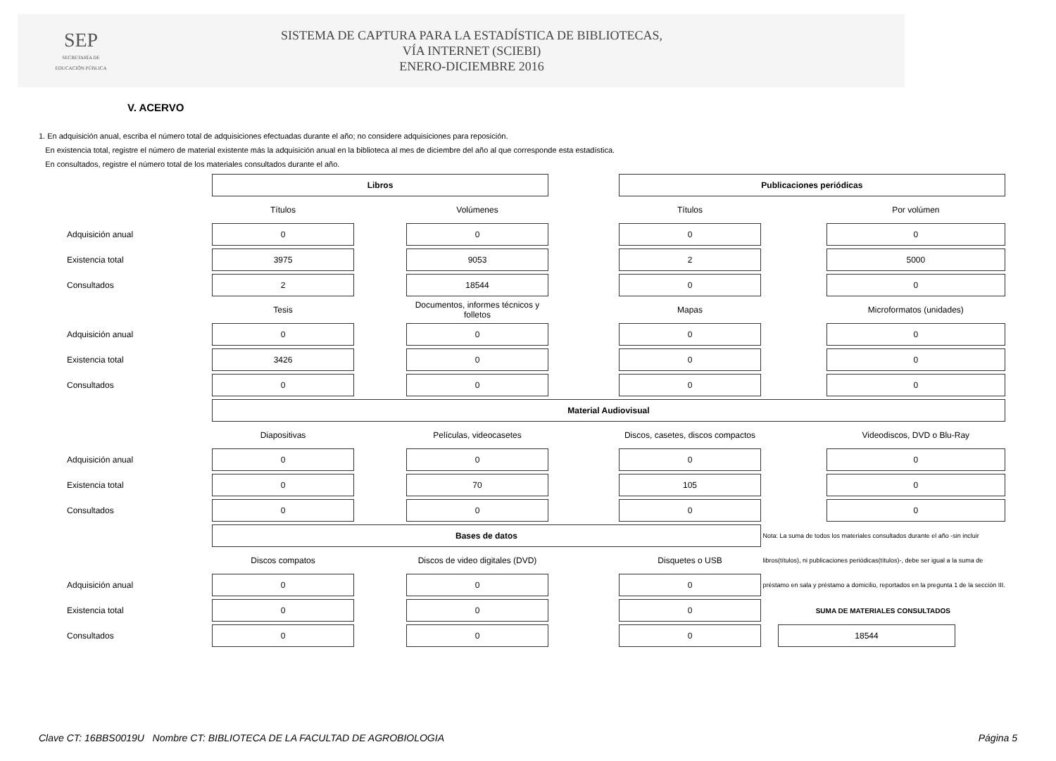SEP
SECRETARÍA DE
EDUCACIÓN PÚBLICA
SISTEMA DE CAPTURA PARA LA ESTADÍSTICA DE BIBLIOTECAS,
VÍA INTERNET (SCIEBI)
ENERO-DICIEMBRE 2016
V. ACERVO
1. En adquisición anual, escriba el número total de adquisiciones efectuadas durante el año; no considere adquisiciones para reposición.
En existencia total, registre el número de material existente más la adquisición anual en la biblioteca al mes de diciembre del año al que corresponde esta estadística.
En consultados, registre el número total de los materiales consultados durante el año.
| | Libros | | | | Publicaciones periódicas | | |
| | Títulos | | Volúmenes | | Títulos | | Por volúmen |
| Adquisición anual | 0 | | 0 | | 0 | | 0 |
| Existencia total | 3975 | | 9053 | | 2 | | 5000 |
| Consultados | 2 | | 18544 | | 0 | | 0 |
| | Tesis | | Documentos, informes técnicos y folletos | | Mapas | | Microformatos (unidades) |
| Adquisición anual | 0 | | 0 | | 0 | | 0 |
| Existencia total | 3426 | | 0 | | 0 | | 0 |
| Consultados | 0 | | 0 | | 0 | | 0 |
| | Material Audiovisual | | | | | | |
| | Diapositivas | | Películas, videocasetes | | Discos, casetes, discos compactos | | Videodiscos, DVD o Blu-Ray |
| Adquisición anual | 0 | | 0 | | 0 | | 0 |
| Existencia total | 0 | | 70 | | 105 | | 0 |
| Consultados | 0 | | 0 | | 0 | | 0 |
| | Bases de datos | | | | | Nota: La suma de todos los materiales consultados durante el año -sin incluir | |
| | Discos compatos | | Discos de video digitales (DVD) | | Disquetes o USB | libros(títulos), ni publicaciones periódicas(títulos)-, debe ser igual a la suma de | |
| Adquisición anual | 0 | | 0 | | 0 | préstamo en sala y préstamo a domicilio, reportados en la pregunta 1 de la sección III. | |
| Existencia total | 0 | | 0 | | 0 | SUMA DE MATERIALES CONSULTADOS | |
| Consultados | 0 | | 0 | | 0 | 18544 | |
Clave CT: 16BBS0019U Nombre CT: BIBLIOTECA DE LA FACULTAD DE AGROBIOLOGIA Página 5